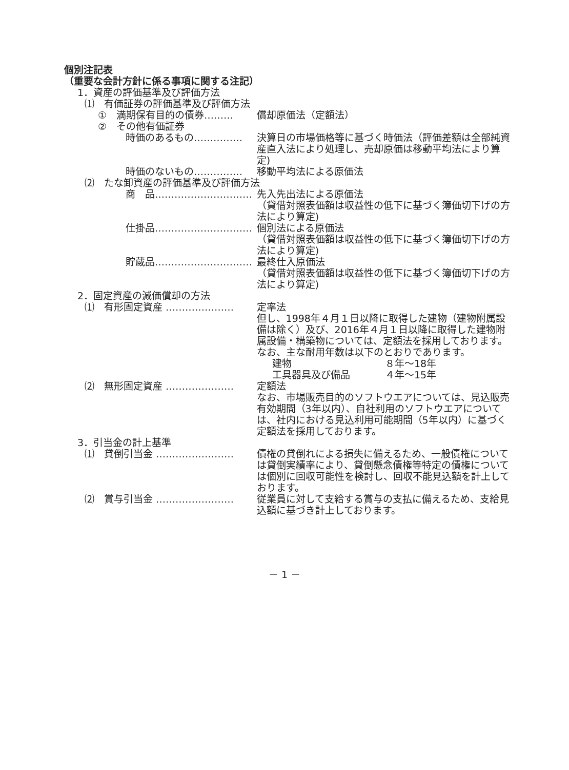個別注記表
（重要な会計方針に係る事項に関する注記）
1．資産の評価基準及び評価方法
⑴　有価証券の評価基準及び評価方法
①　満期保有目的の債券……… 償却原価法（定額法）
②　その他有価証券
時価のあるもの…………… 決算日の市場価格等に基づく時価法（評価差額は全部純資産直入法により処理し、売却原価は移動平均法により算定)
時価のないもの…………… 移動平均法による原価法
⑵　たな卸資産の評価基準及び評価方法
商　品………………………… 先入先出法による原価法
（貸借対照表価額は収益性の低下に基づく簿価切下げの方法により算定)
仕掛品………………………… 個別法による原価法
（貸借対照表価額は収益性の低下に基づく簿価切下げの方法により算定)
貯蔵品………………………… 最終仕入原価法
（貸借対照表価額は収益性の低下に基づく簿価切下げの方法により算定)
2．固定資産の減価償却の方法
⑴　有形固定資産 ………………… 定率法
但し、1998年４月１日以降に取得した建物（建物附属設備は除く）及び、2016年４月１日以降に取得した建物附属設備・構築物については、定額法を採用しております。
なお、主な耐用年数は以下のとおりであります。
建物 ８年～18年
工具器具及び備品 ４年～15年
⑵　無形固定資産 ………………… 定額法
なお、市場販売目的のソフトウエアについては、見込販売有効期間（3年以内）、自社利用のソフトウエアについては、社内における見込利用可能期間（5年以内）に基づく定額法を採用しております。
3．引当金の計上基準
⑴　貸倒引当金 …………………… 債権の貸倒れによる損失に備えるため、一般債権については貸倒実績率により、貸倒懸念債権等特定の債権については個別に回収可能性を検討し、回収不能見込額を計上しております。
⑵　賞与引当金 …………………… 従業員に対して支給する賞与の支払に備えるため、支給見込額に基づき計上しております。
－ 1 －